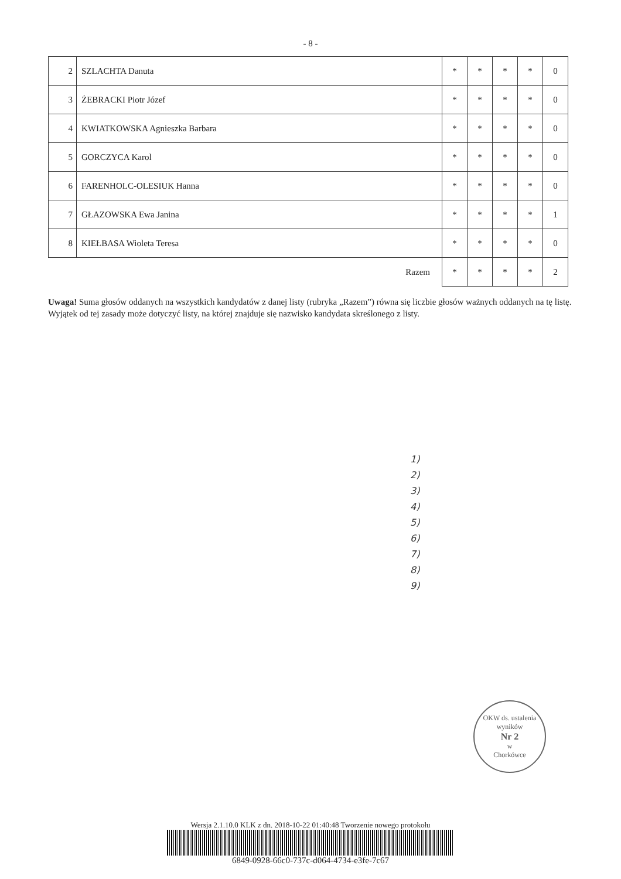- 8 -
| 2 | SZLACHTA Danuta | * | * | * | * | 0 |
| 3 | ŻEBRACKI Piotr Józef | * | * | * | * | 0 |
| 4 | KWIATKOWSKA Agnieszka Barbara | * | * | * | * | 0 |
| 5 | GORCZYCA Karol | * | * | * | * | 0 |
| 6 | FARENHOLC-OLESIUK Hanna | * | * | * | * | 0 |
| 7 | GŁAZOWSKA Ewa Janina | * | * | * | * | 1 |
| 8 | KIEŁBASA Wioleta Teresa | * | * | * | * | 0 |
| Razem | | * | * | * | * | 2 |
Uwaga! Suma głosów oddanych na wszystkich kandydatów z danej listy (rubryka „Razem”) równa się liczbie głosów ważnych oddanych na tę listę. Wyjątek od tej zasady może dotyczyć listy, na której znajduje się nazwisko kandydata skreślonego z listy.
1)
2)
3)
4)
5)
6)
7)
8)
9)
OKW ds. ustalenia wyników
Nr 2
w
Chorkówce
Wersja 2.1.10.0 KLK z dn. 2018-10-22 01:40:48 Tworzenie nowego protokołu
6849-0928-66c0-737c-d064-4734-e3fe-7c67